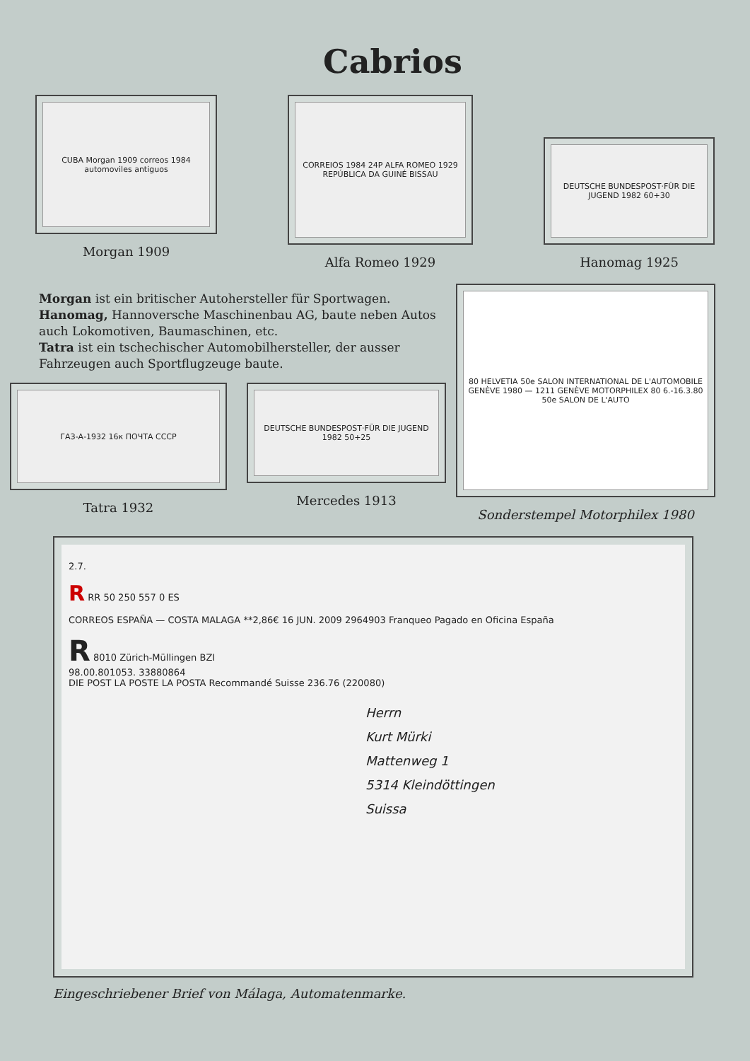Cabrios
CUBA Morgan 1909 correos 1984 automoviles antiguos
Morgan 1909
CORREIOS 1984 24P ALFA ROMEO 1929 REPÚBLICA DA GUINÉ BISSAU
Alfa Romeo 1929
DEUTSCHE BUNDESPOST·FÜR DIE JUGEND 1982 60+30
Hanomag 1925
Morgan ist ein britischer Autohersteller für Sportwagen.
Hanomag, Hannoversche Maschinenbau AG, baute neben Autos auch Lokomotiven, Baumaschinen, etc.
Tatra ist ein tschechischer Automobilhersteller, der ausser Fahrzeugen auch Sportflugzeuge baute.
ГАЗ-А-1932 16к ПОЧТА СССР
Tatra 1932
DEUTSCHE BUNDESPOST·FÜR DIE JUGEND 1982 50+25
Mercedes 1913
80 HELVETIA 50e SALON INTERNATIONAL DE L'AUTOMOBILE GENÈVE 1980 — 1211 GENÈVE MOTORPHILEX 80 6.-16.3.80 50e SALON DE L'AUTO
Sonderstempel Motorphilex 1980
2.7.
R RR 50 250 557 0 ES
CORREOS ESPAÑA — COSTA MALAGA **2,86€ 16 JUN. 2009 2964903 Franqueo Pagado en Oficina España
R 8010 Zürich-Müllingen BZI
98.00.801053. 33880864
DIE POST LA POSTE LA POSTA Recommandé Suisse 236.76 (220080)
Herrn
Kurt Mürki
Mattenweg 1
5314 Kleindöttingen
Suissa
Eingeschriebener Brief von Málaga, Automatenmarke.